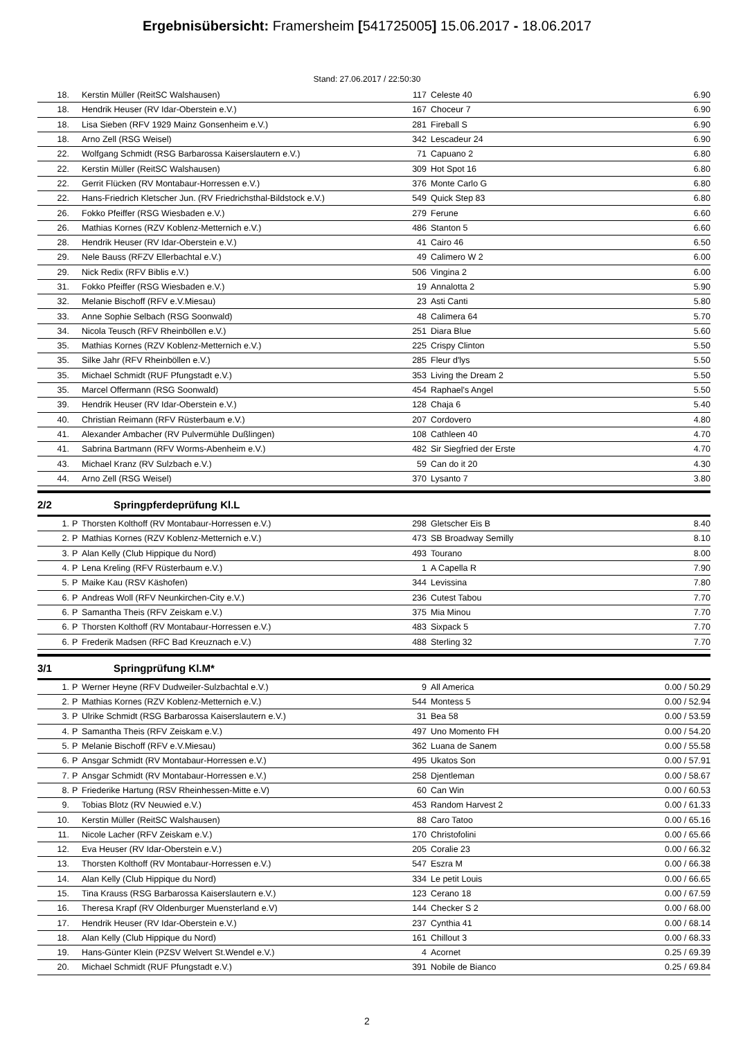Ergebnisübersicht: Framersheim [541725005] 15.06.2017 - 18.06.2017
Stand: 27.06.2017 / 22:50:30
| 18. | | Kerstin Müller (ReitSC Walshausen) | 117 | Celeste 40 | 6.90 |
| 18. | | Hendrik Heuser (RV Idar-Oberstein e.V.) | 167 | Choceur 7 | 6.90 |
| 18. | | Lisa Sieben (RFV 1929 Mainz Gonsenheim e.V.) | 281 | Fireball S | 6.90 |
| 18. | | Arno Zell (RSG Weisel) | 342 | Lescadeur 24 | 6.90 |
| 22. | | Wolfgang Schmidt (RSG Barbarossa Kaiserslautern e.V.) | 71 | Capuano 2 | 6.80 |
| 22. | | Kerstin Müller (ReitSC Walshausen) | 309 | Hot Spot 16 | 6.80 |
| 22. | | Gerrit Flücken (RV Montabaur-Horressen e.V.) | 376 | Monte Carlo G | 6.80 |
| 22. | | Hans-Friedrich Kletscher Jun. (RV Friedrichsthal-Bildstock e.V.) | 549 | Quick Step 83 | 6.80 |
| 26. | | Fokko Pfeiffer (RSG Wiesbaden e.V.) | 279 | Ferune | 6.60 |
| 26. | | Mathias Kornes (RZV Koblenz-Metternich e.V.) | 486 | Stanton 5 | 6.60 |
| 28. | | Hendrik Heuser (RV Idar-Oberstein e.V.) | 41 | Cairo 46 | 6.50 |
| 29. | | Nele Bauss (RFZV Ellerbachtal e.V.) | 49 | Calimero W 2 | 6.00 |
| 29. | | Nick Redix (RFV Biblis e.V.) | 506 | Vingina 2 | 6.00 |
| 31. | | Fokko Pfeiffer (RSG Wiesbaden e.V.) | 19 | Annalotta 2 | 5.90 |
| 32. | | Melanie Bischoff (RFV e.V.Miesau) | 23 | Asti Canti | 5.80 |
| 33. | | Anne Sophie Selbach (RSG Soonwald) | 48 | Calimera 64 | 5.70 |
| 34. | | Nicola Teusch (RFV Rheinböllen e.V.) | 251 | Diara Blue | 5.60 |
| 35. | | Mathias Kornes (RZV Koblenz-Metternich e.V.) | 225 | Crispy Clinton | 5.50 |
| 35. | | Silke Jahr (RFV Rheinböllen e.V.) | 285 | Fleur d'lys | 5.50 |
| 35. | | Michael Schmidt (RUF Pfungstadt e.V.) | 353 | Living the Dream 2 | 5.50 |
| 35. | | Marcel Offermann (RSG Soonwald) | 454 | Raphael's Angel | 5.50 |
| 39. | | Hendrik Heuser (RV Idar-Oberstein e.V.) | 128 | Chaja 6 | 5.40 |
| 40. | | Christian Reimann (RFV Rüsterbaum e.V.) | 207 | Cordovero | 4.80 |
| 41. | | Alexander Ambacher (RV Pulvermühle Dußlingen) | 108 | Cathleen 40 | 4.70 |
| 41. | | Sabrina Bartmann (RFV Worms-Abenheim e.V.) | 482 | Sir Siegfried der Erste | 4.70 |
| 43. | | Michael Kranz (RV Sulzbach e.V.) | 59 | Can do it 20 | 4.30 |
| 44. | | Arno Zell (RSG Weisel) | 370 | Lysanto 7 | 3.80 |
2/2 Springpferdeprüfung Kl.L
| 1. | P | Thorsten Kolthoff (RV Montabaur-Horressen e.V.) | 298 | Gletscher Eis B | 8.40 |
| 2. | P | Mathias Kornes (RZV Koblenz-Metternich e.V.) | 473 | SB Broadway Semilly | 8.10 |
| 3. | P | Alan Kelly (Club Hippique du Nord) | 493 | Tourano | 8.00 |
| 4. | P | Lena Kreling (RFV Rüsterbaum e.V.) | 1 | A Capella R | 7.90 |
| 5. | P | Maike Kau (RSV Käshofen) | 344 | Levissina | 7.80 |
| 6. | P | Andreas Woll (RFV Neunkirchen-City e.V.) | 236 | Cutest Tabou | 7.70 |
| 6. | P | Samantha Theis (RFV Zeiskam e.V.) | 375 | Mia Minou | 7.70 |
| 6. | P | Thorsten Kolthoff (RV Montabaur-Horressen e.V.) | 483 | Sixpack 5 | 7.70 |
| 6. | P | Frederik Madsen (RFC Bad Kreuznach e.V.) | 488 | Sterling 32 | 7.70 |
3/1 Springprüfung Kl.M*
| 1. | P | Werner Heyne (RFV Dudweiler-Sulzbachtal e.V.) | 9 | All America | 0.00 / 50.29 |
| 2. | P | Mathias Kornes (RZV Koblenz-Metternich e.V.) | 544 | Montess 5 | 0.00 / 52.94 |
| 3. | P | Ulrike Schmidt (RSG Barbarossa Kaiserslautern e.V.) | 31 | Bea 58 | 0.00 / 53.59 |
| 4. | P | Samantha Theis (RFV Zeiskam e.V.) | 497 | Uno Momento FH | 0.00 / 54.20 |
| 5. | P | Melanie Bischoff (RFV e.V.Miesau) | 362 | Luana de Sanem | 0.00 / 55.58 |
| 6. | P | Ansgar Schmidt (RV Montabaur-Horressen e.V.) | 495 | Ukatos Son | 0.00 / 57.91 |
| 7. | P | Ansgar Schmidt (RV Montabaur-Horressen e.V.) | 258 | Djentleman | 0.00 / 58.67 |
| 8. | P | Friederike Hartung (RSV Rheinhessen-Mitte e.V) | 60 | Can Win | 0.00 / 60.53 |
| 9. | | Tobias Blotz (RV Neuwied e.V.) | 453 | Random Harvest 2 | 0.00 / 61.33 |
| 10. | | Kerstin Müller (ReitSC Walshausen) | 88 | Caro Tatoo | 0.00 / 65.16 |
| 11. | | Nicole Lacher (RFV Zeiskam e.V.) | 170 | Christofolini | 0.00 / 65.66 |
| 12. | | Eva Heuser (RV Idar-Oberstein e.V.) | 205 | Coralie 23 | 0.00 / 66.32 |
| 13. | | Thorsten Kolthoff (RV Montabaur-Horressen e.V.) | 547 | Eszra M | 0.00 / 66.38 |
| 14. | | Alan Kelly (Club Hippique du Nord) | 334 | Le petit Louis | 0.00 / 66.65 |
| 15. | | Tina Krauss (RSG Barbarossa Kaiserslautern e.V.) | 123 | Cerano 18 | 0.00 / 67.59 |
| 16. | | Theresa Krapf (RV Oldenburger Muensterland e.V) | 144 | Checker S 2 | 0.00 / 68.00 |
| 17. | | Hendrik Heuser (RV Idar-Oberstein e.V.) | 237 | Cynthia 41 | 0.00 / 68.14 |
| 18. | | Alan Kelly (Club Hippique du Nord) | 161 | Chillout 3 | 0.00 / 68.33 |
| 19. | | Hans-Günter Klein (PZSV Welvert St.Wendel e.V.) | 4 | Acornet | 0.25 / 69.39 |
| 20. | | Michael Schmidt (RUF Pfungstadt e.V.) | 391 | Nobile de Bianco | 0.25 / 69.84 |
2